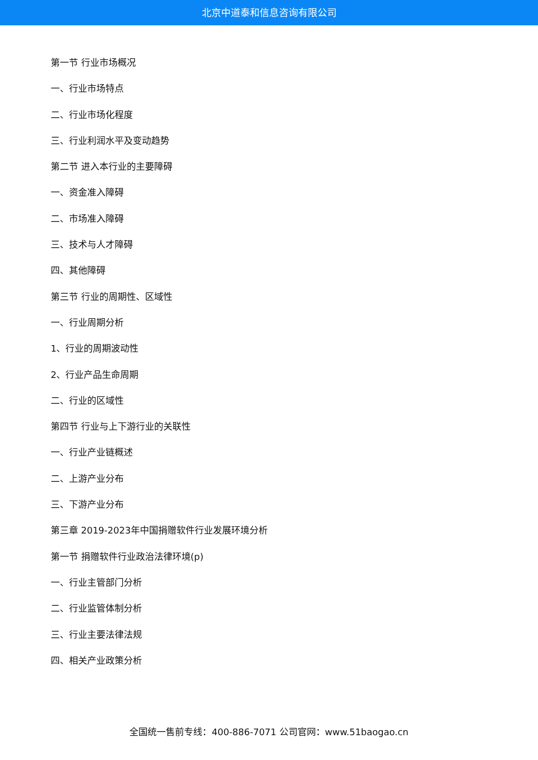北京中道泰和信息咨询有限公司
第一节 行业市场概况
一、行业市场特点
二、行业市场化程度
三、行业利润水平及变动趋势
第二节 进入本行业的主要障碍
一、资金准入障碍
二、市场准入障碍
三、技术与人才障碍
四、其他障碍
第三节 行业的周期性、区域性
一、行业周期分析
1、行业的周期波动性
2、行业产品生命周期
二、行业的区域性
第四节 行业与上下游行业的关联性
一、行业产业链概述
二、上游产业分布
三、下游产业分布
第三章 2019-2023年中国捐赠软件行业发展环境分析
第一节 捐赠软件行业政治法律环境(p)
一、行业主管部门分析
二、行业监管体制分析
三、行业主要法律法规
四、相关产业政策分析
全国统一售前专线：400-886-7071 公司官网：www.51baogao.cn